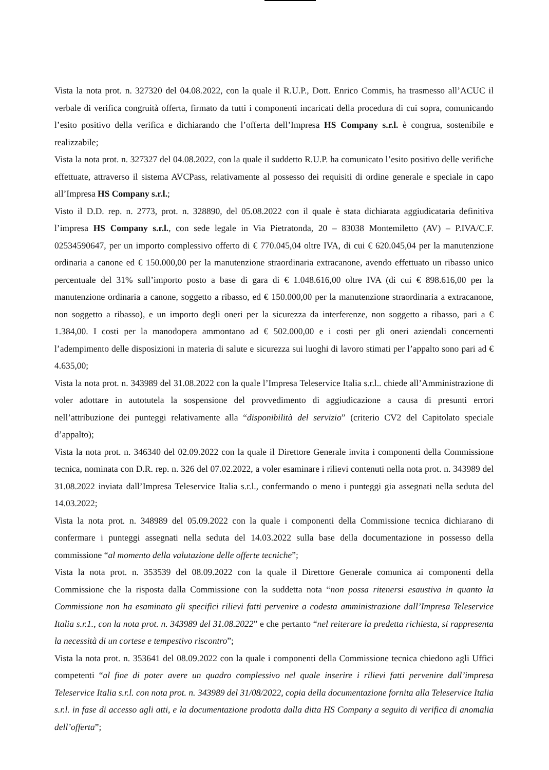Vista la nota prot. n. 327320 del 04.08.2022, con la quale il R.U.P., Dott. Enrico Commis, ha trasmesso all’ACUC il verbale di verifica congruità offerta, firmato da tutti i componenti incaricati della procedura di cui sopra, comunicando l’esito positivo della verifica e dichiarando che l’offerta dell’Impresa HS Company s.r.l. è congrua, sostenibile e realizzabile;
Vista la nota prot. n. 327327 del 04.08.2022, con la quale il suddetto R.U.P. ha comunicato l’esito positivo delle verifiche effettuate, attraverso il sistema AVCPass, relativamente al possesso dei requisiti di ordine generale e speciale in capo all’Impresa HS Company s.r.l.;
Visto il D.D. rep. n. 2773, prot. n. 328890, del 05.08.2022 con il quale è stata dichiarata aggiudicataria definitiva l’impresa HS Company s.r.l., con sede legale in Via Pietratonda, 20 – 83038 Montemiletto (AV) – P.IVA/C.F. 02534590647, per un importo complessivo offerto di € 770.045,04 oltre IVA, di cui € 620.045,04 per la manutenzione ordinaria a canone ed € 150.000,00 per la manutenzione straordinaria extracanone, avendo effettuato un ribasso unico percentuale del 31% sull’importo posto a base di gara di € 1.048.616,00 oltre IVA (di cui € 898.616,00 per la manutenzione ordinaria a canone, soggetto a ribasso, ed € 150.000,00 per la manutenzione straordinaria a extracanone, non soggetto a ribasso), e un importo degli oneri per la sicurezza da interferenze, non soggetto a ribasso, pari a € 1.384,00. I costi per la manodopera ammontano ad € 502.000,00 e i costi per gli oneri aziendali concernenti l’adempimento delle disposizioni in materia di salute e sicurezza sui luoghi di lavoro stimati per l’appalto sono pari ad € 4.635,00;
Vista la nota prot. n. 343989 del 31.08.2022 con la quale l’Impresa Teleservice Italia s.r.l.. chiede all’Amministrazione di voler adottare in autotutela la sospensione del provvedimento di aggiudicazione a causa di presunti errori nell’attribuzione dei punteggi relativamente alla “disponibilità del servizio” (criterio CV2 del Capitolato speciale d’appalto);
Vista la nota prot. n. 346340 del 02.09.2022 con la quale il Direttore Generale invita i componenti della Commissione tecnica, nominata con D.R. rep. n. 326 del 07.02.2022, a voler esaminare i rilievi contenuti nella nota prot. n. 343989 del 31.08.2022 inviata dall’Impresa Teleservice Italia s.r.l., confermando o meno i punteggi gia assegnati nella seduta del 14.03.2022;
Vista la nota prot. n. 348989 del 05.09.2022 con la quale i componenti della Commissione tecnica dichiarano di confermare i punteggi assegnati nella seduta del 14.03.2022 sulla base della documentazione in possesso della commissione “al momento della valutazione delle offerte tecniche”;
Vista la nota prot. n. 353539 del 08.09.2022 con la quale il Direttore Generale comunica ai componenti della Commissione che la risposta dalla Commissione con la suddetta nota “non possa ritenersi esaustiva in quanto la Commissione non ha esaminato gli specifici rilievi fatti pervenire a codesta amministrazione dall’Impresa Teleservice Italia s.r.1., con la nota prot. n. 343989 del 31.08.2022” e che pertanto “nel reiterare la predetta richiesta, si rappresenta la necessità di un cortese e tempestivo riscontro”;
Vista la nota prot. n. 353641 del 08.09.2022 con la quale i componenti della Commissione tecnica chiedono agli Uffici competenti “al fine di poter avere un quadro complessivo nel quale inserire i rilievi fatti pervenire dall’impresa Teleservice Italia s.r.l. con nota prot. n. 343989 del 31/08/2022, copia della documentazione fornita alla Teleservice Italia s.r.l. in fase di accesso agli atti, e la documentazione prodotta dalla ditta HS Company a seguito di verifica di anomalia dell’offerta”;